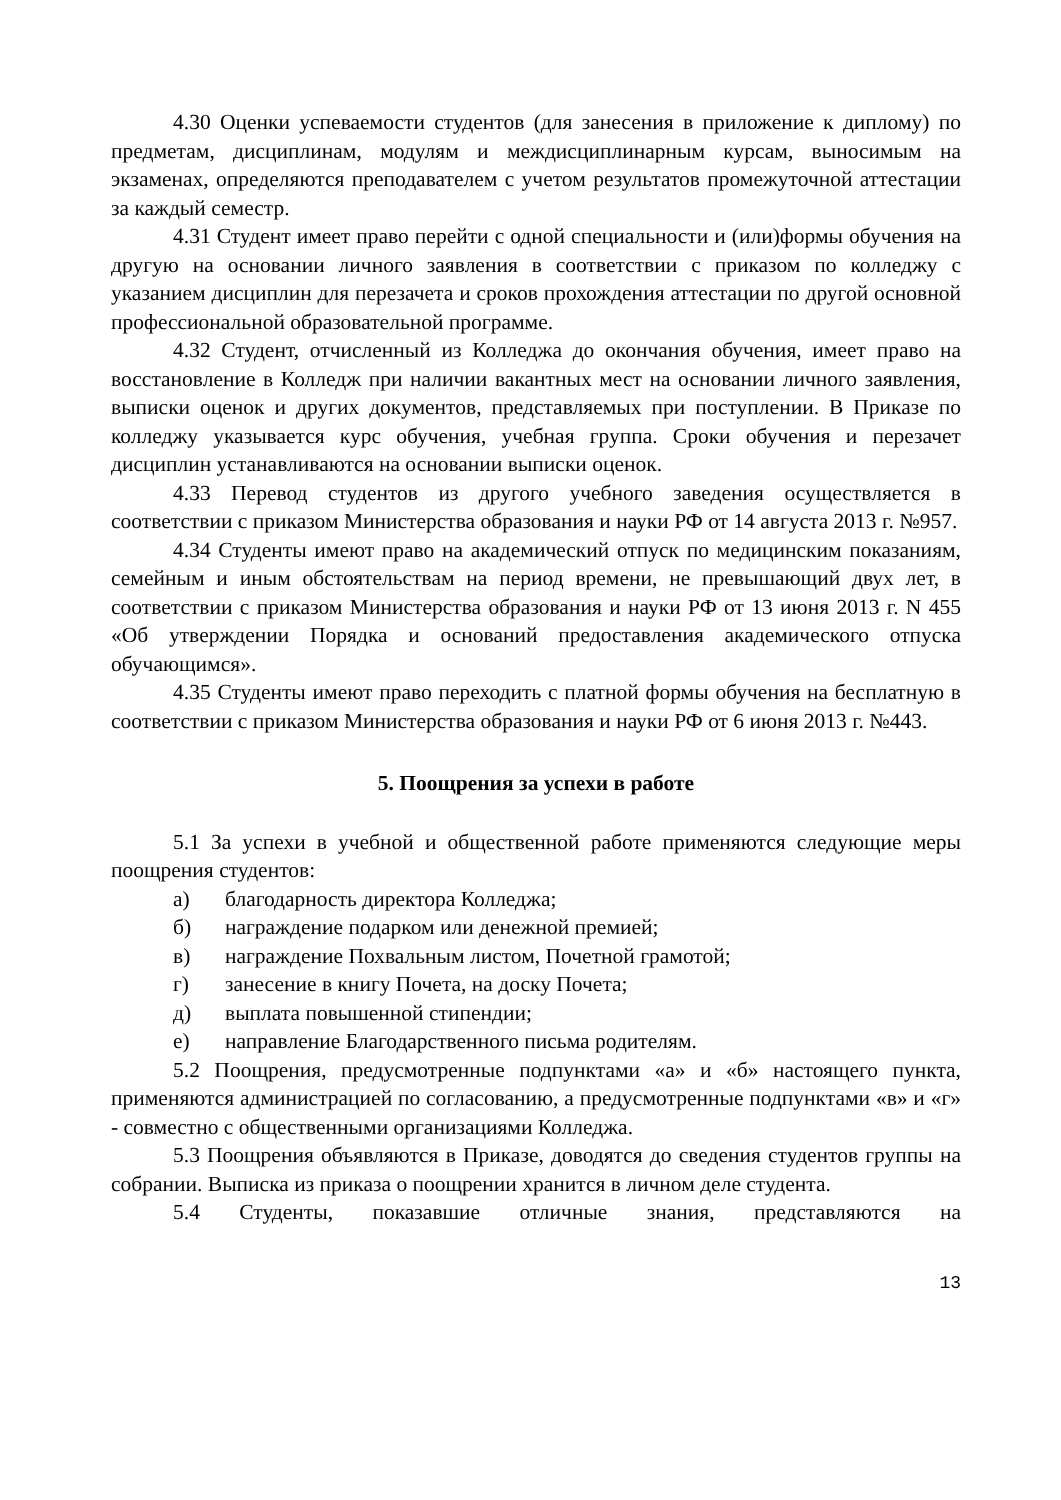4.30 Оценки успеваемости студентов (для занесения в приложение к диплому) по предметам, дисциплинам, модулям и междисциплинарным курсам, выносимым на экзаменах, определяются преподавателем с учетом результатов промежуточной аттестации за каждый семестр.
4.31 Студент имеет право перейти с одной специальности и (или)формы обучения на другую на основании личного заявления в соответствии с приказом по колледжу с указанием дисциплин для перезачета и сроков прохождения аттестации по другой основной профессиональной образовательной программе.
4.32 Студент, отчисленный из Колледжа до окончания обучения, имеет право на восстановление в Колледж при наличии вакантных мест на основании личного заявления, выписки оценок и других документов, представляемых при поступлении. В Приказе по колледжу указывается курс обучения, учебная группа. Сроки обучения и перезачет дисциплин устанавливаются на основании выписки оценок.
4.33 Перевод студентов из другого учебного заведения осуществляется в соответствии с приказом Министерства образования и науки РФ от 14 августа 2013 г. №957.
4.34 Студенты имеют право на академический отпуск по медицинским показаниям, семейным и иным обстоятельствам на период времени, не превышающий двух лет, в соответствии с приказом Министерства образования и науки РФ от 13 июня 2013 г. N 455 «Об утверждении Порядка и оснований предоставления академического отпуска обучающимся».
4.35 Студенты имеют право переходить с платной формы обучения на бесплатную в соответствии с приказом Министерства образования и науки РФ от 6 июня 2013 г. №443.
5. Поощрения за успехи в работе
5.1 За успехи в учебной и общественной работе применяются следующие меры поощрения студентов:
а) благодарность директора Колледжа;
б) награждение подарком или денежной премией;
в) награждение Похвальным листом, Почетной грамотой;
г) занесение в книгу Почета, на доску Почета;
д) выплата повышенной стипендии;
е) направление Благодарственного письма родителям.
5.2 Поощрения, предусмотренные подпунктами «а» и «б» настоящего пункта, применяются администрацией по согласованию, а предусмотренные подпунктами «в» и «г» - совместно с общественными организациями Колледжа.
5.3 Поощрения объявляются в Приказе, доводятся до сведения студентов группы на собрании. Выписка из приказа о поощрении хранится в личном деле студента.
5.4 Студенты, показавшие отличные знания, представляются на
13